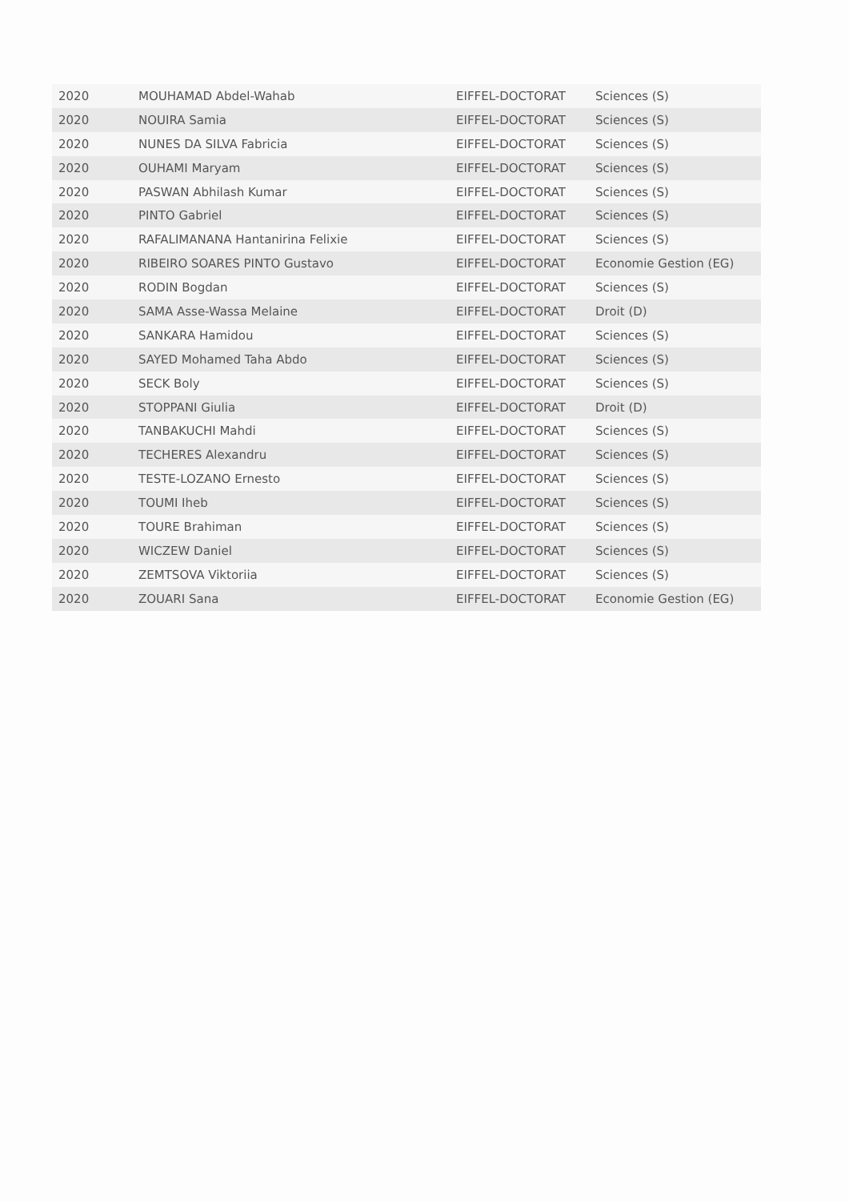| 2020 | MOUHAMAD Abdel-Wahab | EIFFEL-DOCTORAT | Sciences (S) |
| 2020 | NOUIRA Samia | EIFFEL-DOCTORAT | Sciences (S) |
| 2020 | NUNES DA SILVA Fabricia | EIFFEL-DOCTORAT | Sciences (S) |
| 2020 | OUHAMI Maryam | EIFFEL-DOCTORAT | Sciences (S) |
| 2020 | PASWAN Abhilash Kumar | EIFFEL-DOCTORAT | Sciences (S) |
| 2020 | PINTO Gabriel | EIFFEL-DOCTORAT | Sciences (S) |
| 2020 | RAFALIMANANA Hantanirina Felixie | EIFFEL-DOCTORAT | Sciences (S) |
| 2020 | RIBEIRO SOARES PINTO Gustavo | EIFFEL-DOCTORAT | Economie Gestion (EG) |
| 2020 | RODIN Bogdan | EIFFEL-DOCTORAT | Sciences (S) |
| 2020 | SAMA Asse-Wassa Melaine | EIFFEL-DOCTORAT | Droit (D) |
| 2020 | SANKARA Hamidou | EIFFEL-DOCTORAT | Sciences (S) |
| 2020 | SAYED Mohamed Taha Abdo | EIFFEL-DOCTORAT | Sciences (S) |
| 2020 | SECK Boly | EIFFEL-DOCTORAT | Sciences (S) |
| 2020 | STOPPANI Giulia | EIFFEL-DOCTORAT | Droit (D) |
| 2020 | TANBAKUCHI Mahdi | EIFFEL-DOCTORAT | Sciences (S) |
| 2020 | TECHERES Alexandru | EIFFEL-DOCTORAT | Sciences (S) |
| 2020 | TESTE-LOZANO Ernesto | EIFFEL-DOCTORAT | Sciences (S) |
| 2020 | TOUMI Iheb | EIFFEL-DOCTORAT | Sciences (S) |
| 2020 | TOURE Brahiman | EIFFEL-DOCTORAT | Sciences (S) |
| 2020 | WICZEW Daniel | EIFFEL-DOCTORAT | Sciences (S) |
| 2020 | ZEMTSOVA Viktoriia | EIFFEL-DOCTORAT | Sciences (S) |
| 2020 | ZOUARI Sana | EIFFEL-DOCTORAT | Economie Gestion (EG) |